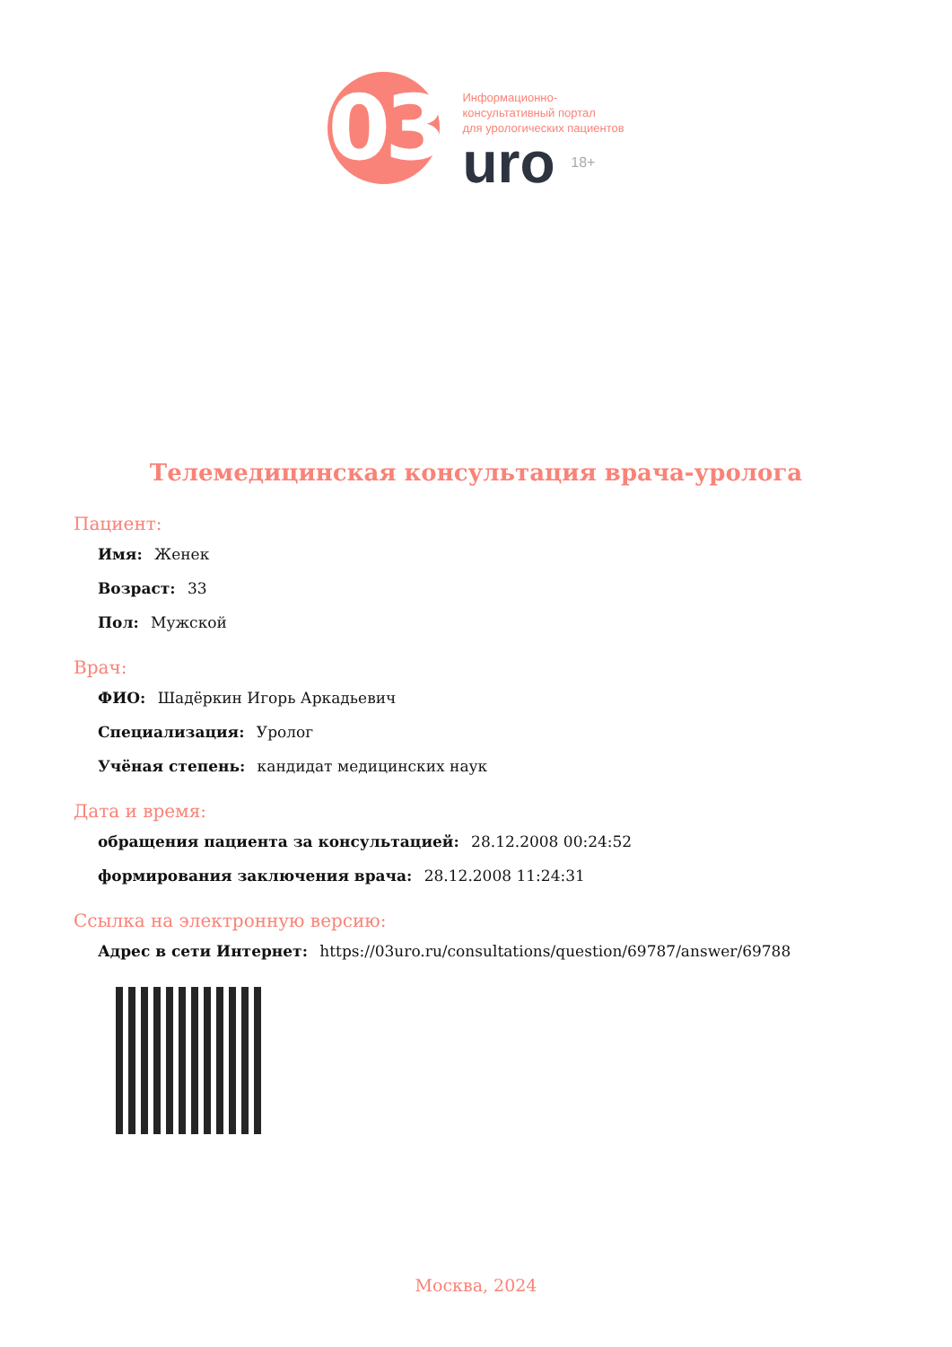03
Информационно-
консультативный портал
для урологических пациентов
uro 18+
Телемедицинская консультация врача-уролога
Пациент:
Имя: Женек
Возраст: 33
Пол: Мужской
Врач:
ФИО: Шадёркин Игорь Аркадьевич
Специализация: Уролог
Учёная степень: кандидат медицинских наук
Дата и время:
обращения пациента за консультацией: 28.12.2008 00:24:52
формирования заключения врача: 28.12.2008 11:24:31
Ссылка на электронную версию:
Адрес в сети Интернет: https://03uro.ru/consultations/question/69787/answer/69788
Москва, 2024